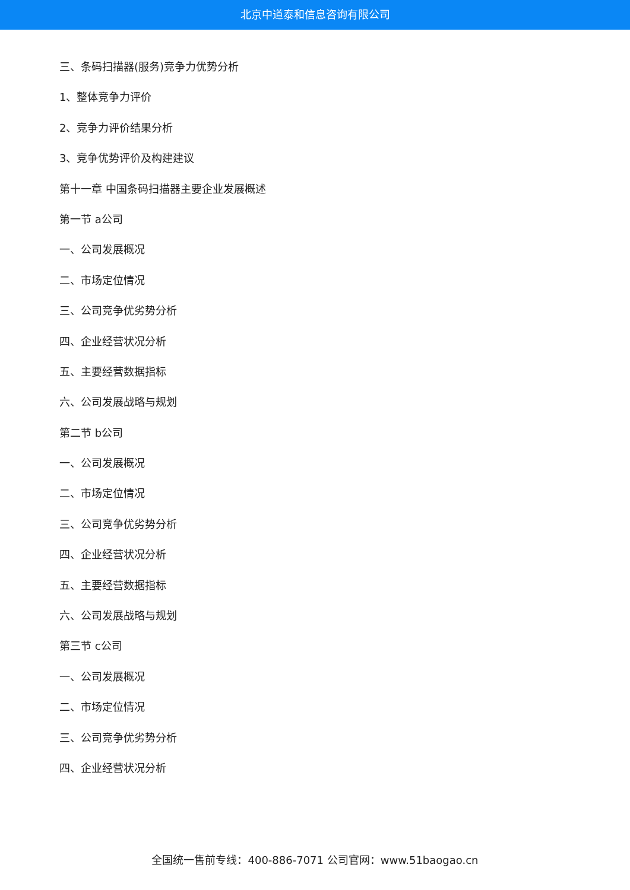北京中道泰和信息咨询有限公司
三、条码扫描器(服务)竞争力优势分析
1、整体竞争力评价
2、竞争力评价结果分析
3、竞争优势评价及构建建议
第十一章 中国条码扫描器主要企业发展概述
第一节 a公司
一、公司发展概况
二、市场定位情况
三、公司竞争优劣势分析
四、企业经营状况分析
五、主要经营数据指标
六、公司发展战略与规划
第二节 b公司
一、公司发展概况
二、市场定位情况
三、公司竞争优劣势分析
四、企业经营状况分析
五、主要经营数据指标
六、公司发展战略与规划
第三节 c公司
一、公司发展概况
二、市场定位情况
三、公司竞争优劣势分析
四、企业经营状况分析
全国统一售前专线：400-886-7071 公司官网：www.51baogao.cn